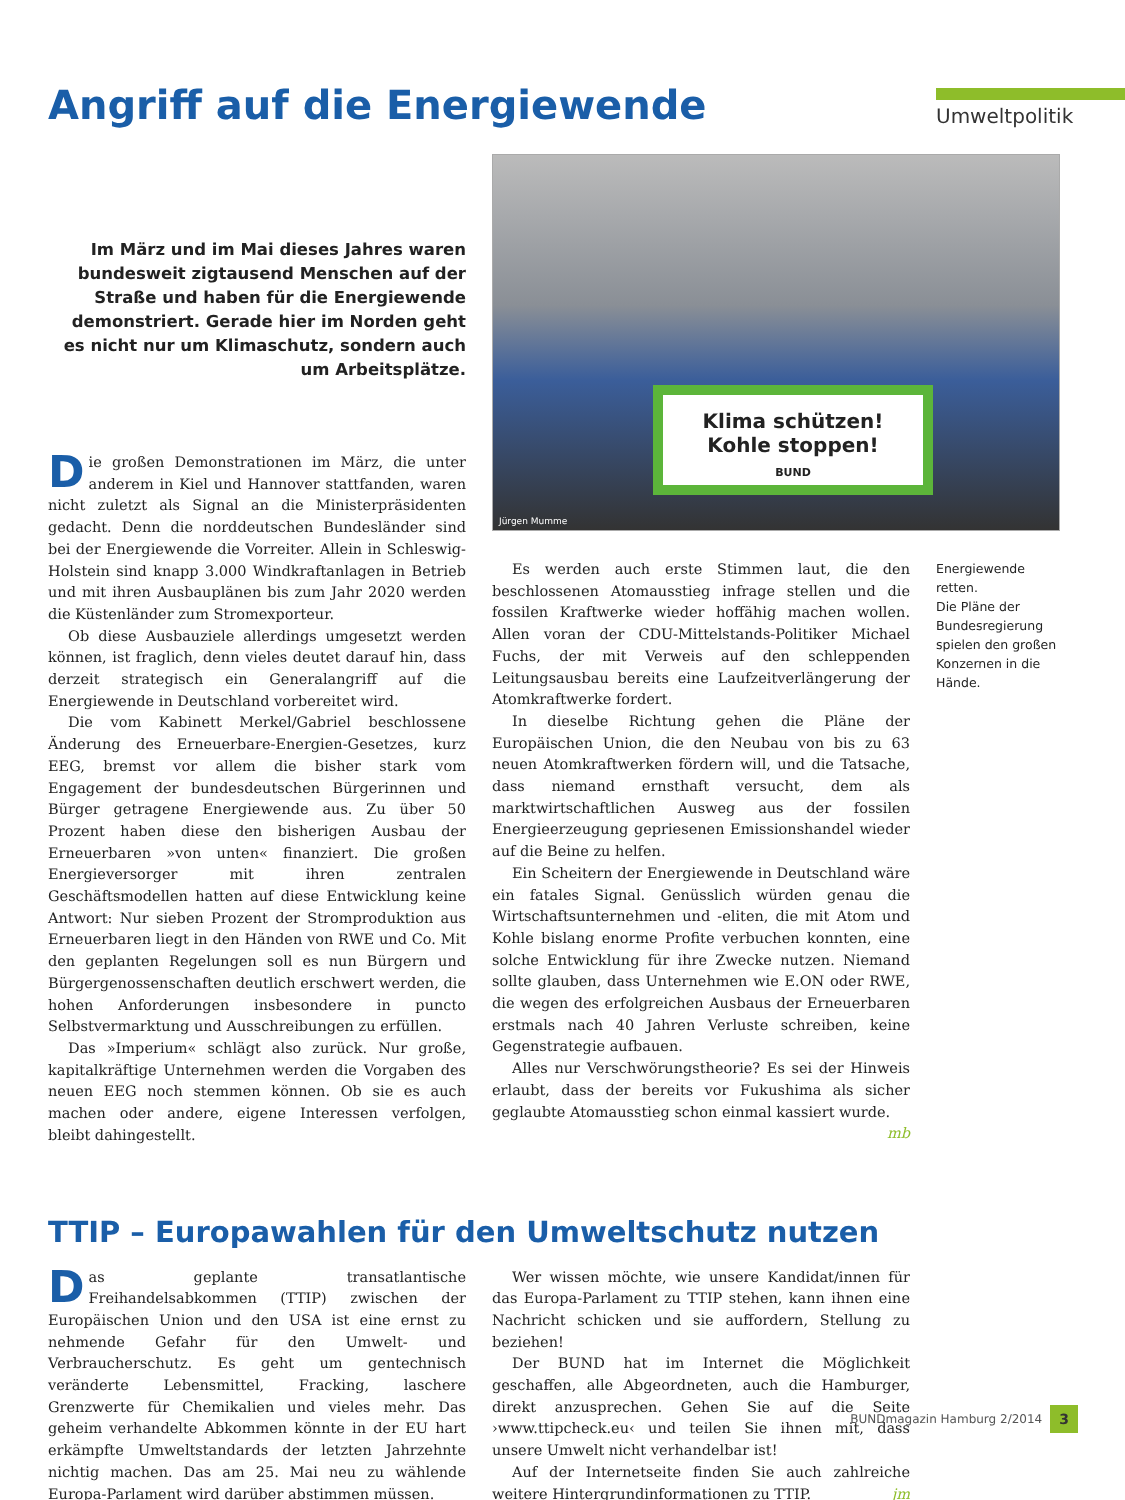Angriff auf die Energiewende
Umweltpolitik
Im März und im Mai dieses Jahres waren bundesweit zigtausend Menschen auf der Straße und haben für die Energiewende demonstriert. Gerade hier im Norden geht es nicht nur um Klimaschutz, sondern auch um Arbeitsplätze.
Die großen Demonstrationen im März, die unter anderem in Kiel und Hannover stattfanden, waren nicht zuletzt als Signal an die Ministerpräsidenten gedacht. Denn die norddeutschen Bundesländer sind bei der Energiewende die Vorreiter. Allein in Schleswig-Holstein sind knapp 3.000 Windkraftanlagen in Betrieb und mit ihren Ausbauplänen bis zum Jahr 2020 werden die Küstenländer zum Stromexporteur.
Ob diese Ausbauziele allerdings umgesetzt werden können, ist fraglich, denn vieles deutet darauf hin, dass derzeit strategisch ein Generalangriff auf die Energiewende in Deutschland vorbereitet wird.
Die vom Kabinett Merkel/Gabriel beschlossene Änderung des Erneuerbare-Energien-Gesetzes, kurz EEG, bremst vor allem die bisher stark vom Engagement der bundesdeutschen Bürgerinnen und Bürger getragene Energiewende aus. Zu über 50 Prozent haben diese den bisherigen Ausbau der Erneuerbaren »von unten« finanziert. Die großen Energieversorger mit ihren zentralen Geschäftsmodellen hatten auf diese Entwicklung keine Antwort: Nur sieben Prozent der Stromproduktion aus Erneuerbaren liegt in den Händen von RWE und Co. Mit den geplanten Regelungen soll es nun Bürgern und Bürgergenossenschaften deutlich erschwert werden, die hohen Anforderungen insbesondere in puncto Selbstvermarktung und Ausschreibungen zu erfüllen.
Das »Imperium« schlägt also zurück. Nur große, kapitalkräftige Unternehmen werden die Vorgaben des neuen EEG noch stemmen können. Ob sie es auch machen oder andere, eigene Interessen verfolgen, bleibt dahingestellt.
Klima schützen!
Kohle stoppen!
BUND
Jürgen Mumme
Es werden auch erste Stimmen laut, die den beschlossenen Atomausstieg infrage stellen und die fossilen Kraftwerke wieder hoffähig machen wollen. Allen voran der CDU-Mittelstands-Politiker Michael Fuchs, der mit Verweis auf den schleppenden Leitungsausbau bereits eine Laufzeitverlängerung der Atomkraftwerke fordert.
In dieselbe Richtung gehen die Pläne der Europäischen Union, die den Neubau von bis zu 63 neuen Atomkraftwerken fördern will, und die Tatsache, dass niemand ernsthaft versucht, dem als marktwirtschaftlichen Ausweg aus der fossilen Energieerzeugung gepriesenen Emissionshandel wieder auf die Beine zu helfen.
Ein Scheitern der Energiewende in Deutschland wäre ein fatales Signal. Genüsslich würden genau die Wirtschaftsunternehmen und -eliten, die mit Atom und Kohle bislang enorme Profite verbuchen konnten, eine solche Entwicklung für ihre Zwecke nutzen. Niemand sollte glauben, dass Unternehmen wie E.ON oder RWE, die wegen des erfolgreichen Ausbaus der Erneuerbaren erstmals nach 40 Jahren Verluste schreiben, keine Gegenstrategie aufbauen.
Alles nur Verschwörungstheorie? Es sei der Hinweis erlaubt, dass der bereits vor Fukushima als sicher geglaubte Atomausstieg schon einmal kassiert wurde. mb
Energiewende retten.
Die Pläne der Bundesregierung spielen den großen Konzernen in die Hände.
TTIP – Europawahlen für den Umweltschutz nutzen
Das geplante transatlantische Freihandelsabkommen (TTIP) zwischen der Europäischen Union und den USA ist eine ernst zu nehmende Gefahr für den Umwelt- und Verbraucherschutz. Es geht um gentechnisch veränderte Lebensmittel, Fracking, laschere Grenzwerte für Chemikalien und vieles mehr. Das geheim verhandelte Abkommen könnte in der EU hart erkämpfte Umweltstandards der letzten Jahrzehnte nichtig machen. Das am 25. Mai neu zu wählende Europa-Parlament wird darüber abstimmen müssen.
Wer wissen möchte, wie unsere Kandidat/innen für das Europa-Parlament zu TTIP stehen, kann ihnen eine Nachricht schicken und sie auffordern, Stellung zu beziehen!
Der BUND hat im Internet die Möglichkeit geschaffen, alle Abgeordneten, auch die Hamburger, direkt anzusprechen. Gehen Sie auf die Seite ›www.ttipcheck.eu‹ und teilen Sie ihnen mit, dass unsere Umwelt nicht verhandelbar ist!
Auf der Internetseite finden Sie auch zahlreiche weitere Hintergrundinformationen zu TTIP. jm
BUNDmagazin Hamburg 2/2014 3